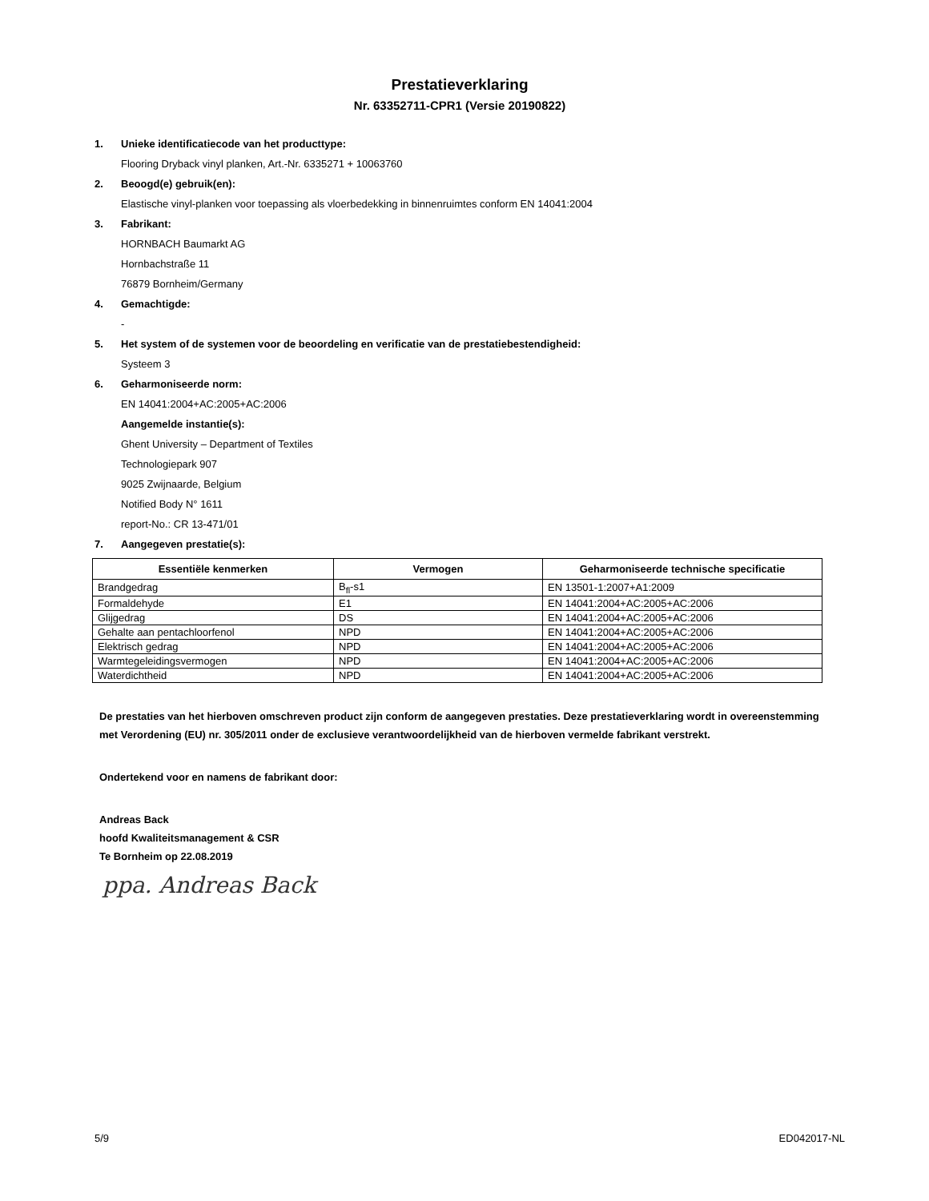Prestatieverklaring
Nr. 63352711-CPR1 (Versie 20190822)
1. Unieke identificatiecode van het producttype:
Flooring Dryback vinyl planken, Art.-Nr. 6335271 + 10063760
2. Beoogd(e) gebruik(en):
Elastische vinyl-planken voor toepassing als vloerbedekking in binnenruimtes conform EN 14041:2004
3. Fabrikant:
HORNBACH Baumarkt AG
Hornbachstraße 11
76879 Bornheim/Germany
4. Gemachtigde:
-
5. Het system of de systemen voor de beoordeling en verificatie van de prestatiebestendigheid:
Systeem 3
6. Geharmoniseerde norm:
EN 14041:2004+AC:2005+AC:2006
Aangemelde instantie(s):
Ghent University – Department of Textiles
Technologiepark 907
9025 Zwijnaarde, Belgium
Notified Body N° 1611
report-No.: CR 13-471/01
7. Aangegeven prestatie(s):
| Essentiële kenmerken | Vermogen | Geharmoniseerde technische specificatie |
| --- | --- | --- |
| Brandgedrag | B<sub>fl</sub>-s1 | EN 13501-1:2007+A1:2009 |
| Formaldehyde | E1 | EN 14041:2004+AC:2005+AC:2006 |
| Glijgedrag | DS | EN 14041:2004+AC:2005+AC:2006 |
| Gehalte aan pentachloorfenol | NPD | EN 14041:2004+AC:2005+AC:2006 |
| Elektrisch gedrag | NPD | EN 14041:2004+AC:2005+AC:2006 |
| Warmtegeleidingsvermogen | NPD | EN 14041:2004+AC:2005+AC:2006 |
| Waterdichtheid | NPD | EN 14041:2004+AC:2005+AC:2006 |
De prestaties van het hierboven omschreven product zijn conform de aangegeven prestaties. Deze prestatieverklaring wordt in overeenstemming met Verordening (EU) nr. 305/2011 onder de exclusieve verantwoordelijkheid van de hierboven vermelde fabrikant verstrekt.
Ondertekend voor en namens de fabrikant door:
Andreas Back
hoofd Kwaliteitsmanagement & CSR
Te Bornheim op 22.08.2019
ppa. Andreas Back
5/9 ED042017-NL